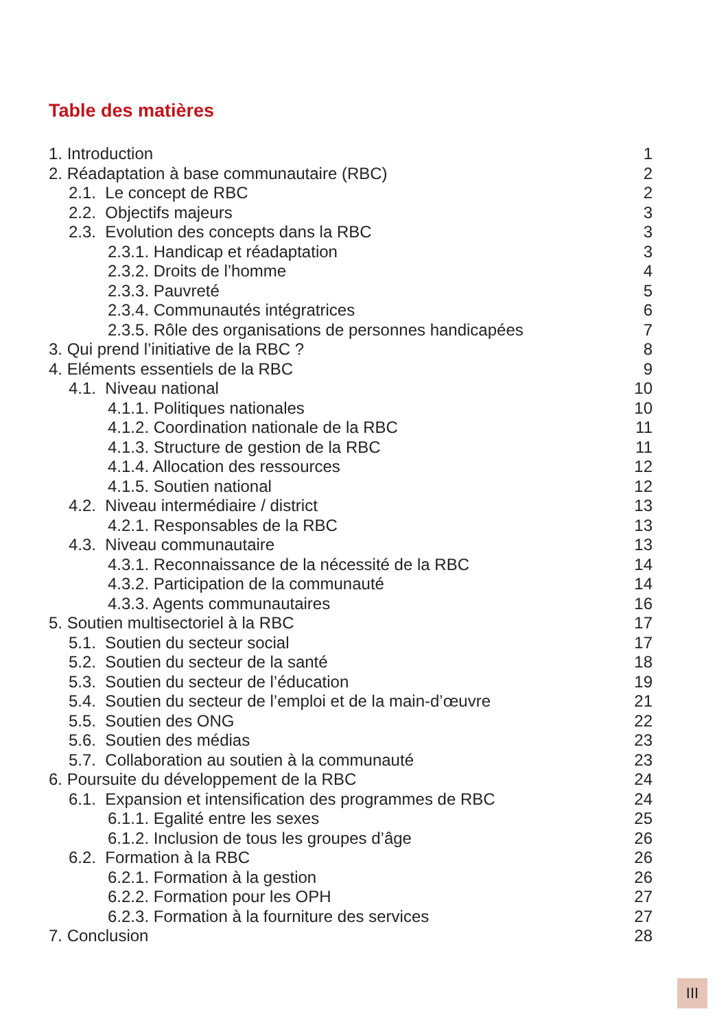Table des matières
1. Introduction 1
2. Réadaptation à base communautaire (RBC) 2
2.1. Le concept de RBC 2
2.2. Objectifs majeurs 3
2.3. Evolution des concepts dans la RBC 3
2.3.1. Handicap et réadaptation 3
2.3.2. Droits de l’homme 4
2.3.3. Pauvreté 5
2.3.4. Communautés intégratrices 6
2.3.5. Rôle des organisations de personnes handicapées 7
3. Qui prend l’initiative de la RBC ? 8
4. Eléments essentiels de la RBC 9
4.1. Niveau national 10
4.1.1. Politiques nationales 10
4.1.2. Coordination nationale de la RBC 11
4.1.3. Structure de gestion de la RBC 11
4.1.4. Allocation des ressources 12
4.1.5. Soutien national 12
4.2. Niveau intermédiaire / district 13
4.2.1. Responsables de la RBC 13
4.3. Niveau communautaire 13
4.3.1. Reconnaissance de la nécessité de la RBC 14
4.3.2. Participation de la communauté 14
4.3.3. Agents communautaires 16
5. Soutien multisectoriel à la RBC 17
5.1. Soutien du secteur social 17
5.2. Soutien du secteur de la santé 18
5.3. Soutien du secteur de l’éducation 19
5.4. Soutien du secteur de l’emploi et de la main-d’œuvre 21
5.5. Soutien des ONG 22
5.6. Soutien des médias 23
5.7. Collaboration au soutien à la communauté 23
6. Poursuite du développement de la RBC 24
6.1. Expansion et intensification des programmes de RBC 24
6.1.1. Egalité entre les sexes 25
6.1.2. Inclusion de tous les groupes d’âge 26
6.2. Formation à la RBC 26
6.2.1. Formation à la gestion 26
6.2.2. Formation pour les OPH 27
6.2.3. Formation à la fourniture des services 27
7. Conclusion 28
III